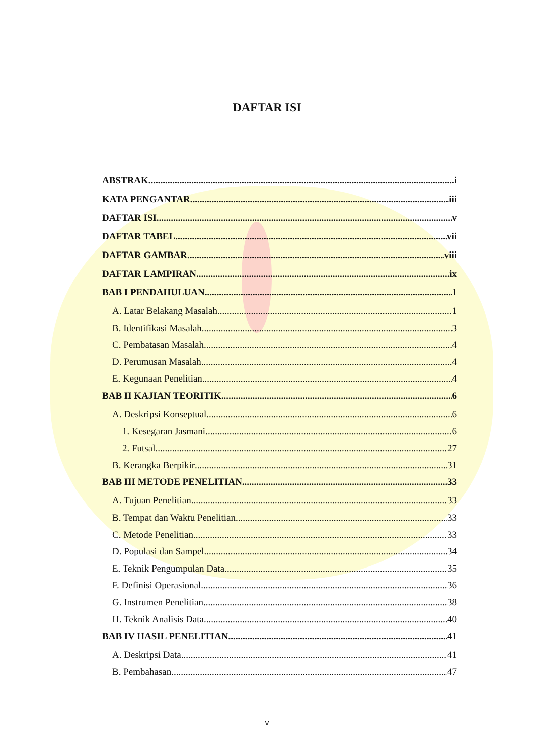DAFTAR ISI
ABSTRAK i
KATA PENGANTAR iii
DAFTAR ISI v
DAFTAR TABEL vii
DAFTAR GAMBAR viii
DAFTAR LAMPIRAN ix
BAB I PENDAHULUAN 1
A. Latar Belakang Masalah 1
B. Identifikasi Masalah 3
C. Pembatasan Masalah 4
D. Perumusan Masalah 4
E. Kegunaan Penelitian 4
BAB II KAJIAN TEORITIK 6
A. Deskripsi Konseptual 6
1. Kesegaran Jasmani 6
2. Futsal 27
B. Kerangka Berpikir 31
BAB III METODE PENELITIAN 33
A. Tujuan Penelitian 33
B. Tempat dan Waktu Penelitian 33
C. Metode Penelitian 33
D. Populasi dan Sampel 34
E. Teknik Pengumpulan Data 35
F. Definisi Operasional 36
G. Instrumen Penelitian 38
H. Teknik Analisis Data 40
BAB IV HASIL PENELITIAN 41
A. Deskripsi Data 41
B. Pembahasan 47
v